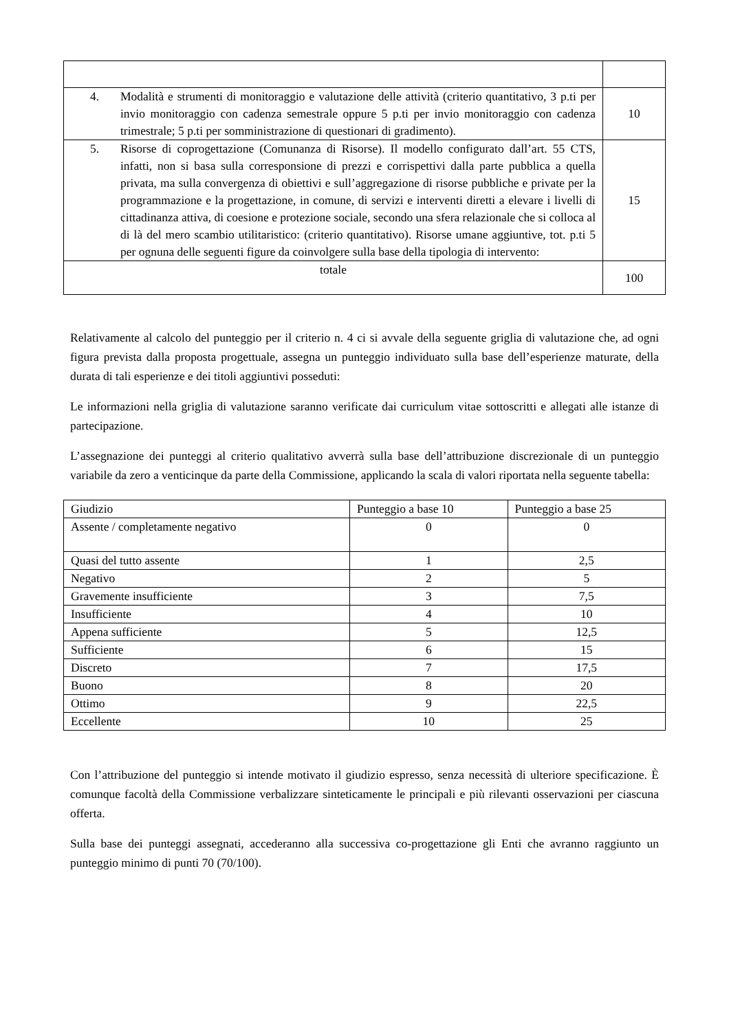| 4. Modalità e strumenti di monitoraggio e valutazione delle attività (criterio quantitativo, 3 p.ti per invio monitoraggio con cadenza semestrale oppure 5 p.ti per invio monitoraggio con cadenza trimestrale; 5 p.ti per somministrazione di questionari di gradimento). | 10 |
| 5. Risorse di coprogettazione (Comunanza di Risorse). Il modello configurato dall’art. 55 CTS, infatti, non si basa sulla corresponsione di prezzi e corrispettivi dalla parte pubblica a quella privata, ma sulla convergenza di obiettivi e sull’aggregazione di risorse pubbliche e private per la programmazione e la progettazione, in comune, di servizi e interventi diretti a elevare i livelli di cittadinanza attiva, di coesione e protezione sociale, secondo una sfera relazionale che si colloca al di là del mero scambio utilitaristico: (criterio quantitativo). Risorse umane aggiuntive, tot. p.ti 5 per ognuna delle seguenti figure da coinvolgere sulla base della tipologia di intervento: | 15 |
| totale | 100 |
Relativamente al calcolo del punteggio per il criterio n. 4 ci si avvale della seguente griglia di valutazione che, ad ogni figura prevista dalla proposta progettuale, assegna un punteggio individuato sulla base dell’esperienze maturate, della durata di tali esperienze e dei titoli aggiuntivi posseduti:
Le informazioni nella griglia di valutazione saranno verificate dai curriculum vitae sottoscritti e allegati alle istanze di partecipazione.
L’assegnazione dei punteggi al criterio qualitativo avverrà sulla base dell’attribuzione discrezionale di un punteggio variabile da zero a venticinque da parte della Commissione, applicando la scala di valori riportata nella seguente tabella:
| Giudizio | Punteggio a base 10 | Punteggio a base 25 |
| --- | --- | --- |
| Assente / completamente negativo | 0 | 0 |
| Quasi del tutto assente | 1 | 2,5 |
| Negativo | 2 | 5 |
| Gravemente insufficiente | 3 | 7,5 |
| Insufficiente | 4 | 10 |
| Appena sufficiente | 5 | 12,5 |
| Sufficiente | 6 | 15 |
| Discreto | 7 | 17,5 |
| Buono | 8 | 20 |
| Ottimo | 9 | 22,5 |
| Eccellente | 10 | 25 |
Con l’attribuzione del punteggio si intende motivato il giudizio espresso, senza necessità di ulteriore specificazione. È comunque facoltà della Commissione verbalizzare sinteticamente le principali e più rilevanti osservazioni per ciascuna offerta.
Sulla base dei punteggi assegnati, accederanno alla successiva co-progettazione gli Enti che avranno raggiunto un punteggio minimo di punti 70 (70/100).